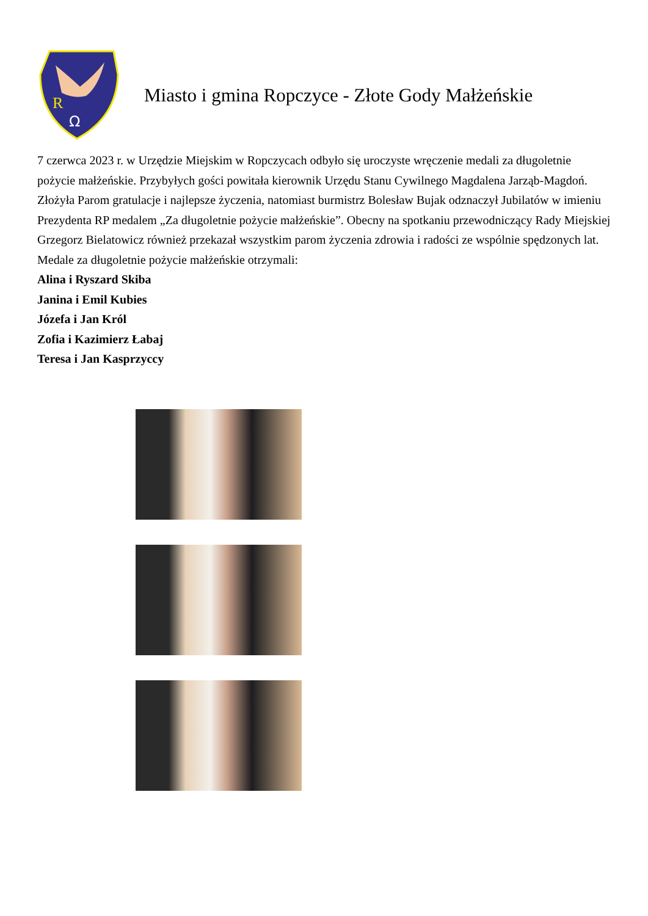R
Ω
Miasto i gmina Ropczyce - Złote Gody Małżeńskie
7 czerwca 2023 r. w Urzędzie Miejskim w Ropczycach odbyło się uroczyste wręczenie medali za długoletnie pożycie małżeńskie. Przybyłych gości powitała kierownik Urzędu Stanu Cywilnego Magdalena Jarząb-Magdoń. Złożyła Parom gratulacje i najlepsze życzenia, natomiast burmistrz Bolesław Bujak odznaczył Jubilatów w imieniu Prezydenta RP medalem „Za długoletnie pożycie małżeńskie”. Obecny na spotkaniu przewodniczący Rady Miejskiej Grzegorz Bielatowicz również przekazał wszystkim parom życzenia zdrowia i radości ze wspólnie spędzonych lat.
Medale za długoletnie pożycie małżeńskie otrzymali:
Alina i Ryszard Skiba
Janina i Emil Kubies
Józefa i Jan Król
Zofia i Kazimierz Łabaj
Teresa i Jan Kasprzyccy